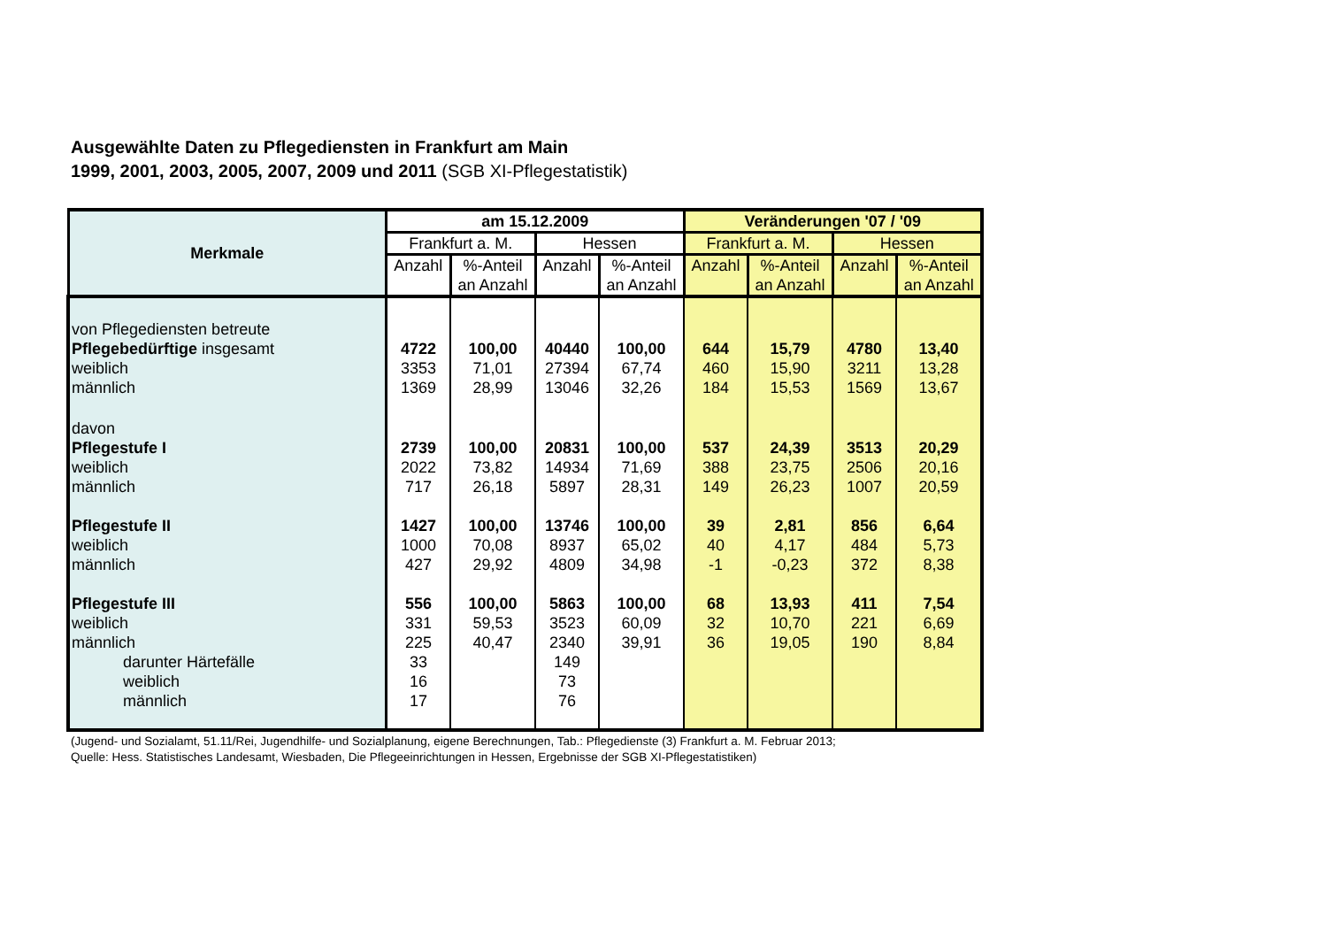Ausgewählte Daten zu Pflegediensten in Frankfurt am Main
1999, 2001, 2003, 2005, 2007, 2009 und 2011 (SGB XI-Pflegestatistik)
| Merkmale | am 15.12.2009 | | | | Veränderungen '07 / '09 | | | |
| --- | --- | --- | --- | --- | --- | --- | --- | --- |
| | Frankfurt a. M. | | Hessen | | Frankfurt a. M. | | Hessen | |
| | Anzahl | %-Anteil an Anzahl | Anzahl | %-Anteil an Anzahl | Anzahl | %-Anteil an Anzahl | Anzahl | %-Anteil an Anzahl |
| von Pflegediensten betreute | | | | | | | | |
| Pflegebedürftige insgesamt | 4722 | 100,00 | 40440 | 100,00 | 644 | 15,79 | 4780 | 13,40 |
| weiblich | 3353 | 71,01 | 27394 | 67,74 | 460 | 15,90 | 3211 | 13,28 |
| männlich | 1369 | 28,99 | 13046 | 32,26 | 184 | 15,53 | 1569 | 13,67 |
| davon | | | | | | | | |
| Pflegestufe I | 2739 | 100,00 | 20831 | 100,00 | 537 | 24,39 | 3513 | 20,29 |
| weiblich | 2022 | 73,82 | 14934 | 71,69 | 388 | 23,75 | 2506 | 20,16 |
| männlich | 717 | 26,18 | 5897 | 28,31 | 149 | 26,23 | 1007 | 20,59 |
| Pflegestufe II | 1427 | 100,00 | 13746 | 100,00 | 39 | 2,81 | 856 | 6,64 |
| weiblich | 1000 | 70,08 | 8937 | 65,02 | 40 | 4,17 | 484 | 5,73 |
| männlich | 427 | 29,92 | 4809 | 34,98 | -1 | -0,23 | 372 | 8,38 |
| Pflegestufe III | 556 | 100,00 | 5863 | 100,00 | 68 | 13,93 | 411 | 7,54 |
| weiblich | 331 | 59,53 | 3523 | 60,09 | 32 | 10,70 | 221 | 6,69 |
| männlich | 225 | 40,47 | 2340 | 39,91 | 36 | 19,05 | 190 | 8,84 |
| darunter Härtefälle | 33 | | 149 | | | | | |
| weiblich | 16 | | 73 | | | | | |
| männlich | 17 | | 76 | | | | | |
(Jugend- und Sozialamt, 51.11/Rei, Jugendhilfe- und Sozialplanung, eigene Berechnungen, Tab.: Pflegedienste (3) Frankfurt a. M. Februar 2013;
Quelle: Hess. Statistisches Landesamt, Wiesbaden, Die Pflegeeinrichtungen in Hessen, Ergebnisse der SGB XI-Pflegestatistiken)